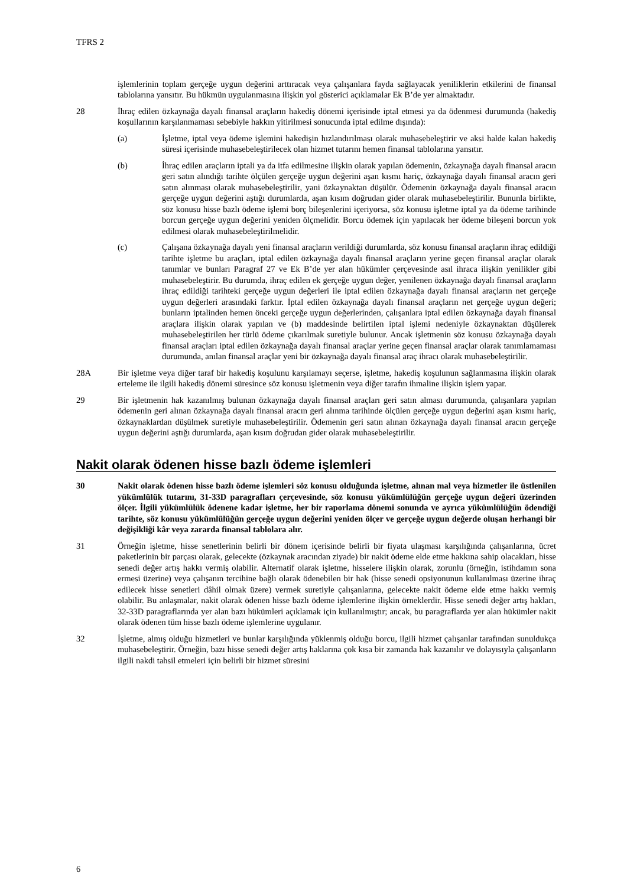TFRS 2
işlemlerinin toplam gerçeğe uygun değerini arttıracak veya çalışanlara fayda sağlayacak yeniliklerin etkilerini de finansal tablolarına yansıtır. Bu hükmün uygulanmasına ilişkin yol gösterici açıklamalar Ek B’de yer almaktadır.
28 İhraç edilen özkaynağa dayalı finansal araçların hakediş dönemi içerisinde iptal etmesi ya da ödenmesi durumunda (hakediş koşullarının karşılanmaması sebebiyle hakkın yitirilmesi sonucunda iptal edilme dışında):
(a) İşletme, iptal veya ödeme işlemini hakedişin hızlandırılması olarak muhasebeleştirir ve aksi halde kalan hakediş süresi içerisinde muhasebeleştirilecek olan hizmet tutarını hemen finansal tablolarına yansıtır.
(b) İhraç edilen araçların iptali ya da itfa edilmesine ilişkin olarak yapılan ödemenin, özkaynağa dayalı finansal aracın geri satın alındığı tarihte ölçülen gerçeğe uygun değerini aşan kısmı hariç, özkaynağa dayalı finansal aracın geri satın alınması olarak muhasebeleştirilir, yani özkaynaktan düşülür. Ödemenin özkaynağa dayalı finansal aracın gerçeğe uygun değerini aştığı durumlarda, aşan kısım doğrudan gider olarak muhasebeleştirilir. Bununla birlikte, söz konusu hisse bazlı ödeme işlemi borç bileşenlerini içeriyorsa, söz konusu işletme iptal ya da ödeme tarihinde borcun gerçeğe uygun değerini yeniden ölçmelidir. Borcu ödemek için yapılacak her ödeme bileşeni borcun yok edilmesi olarak muhasebeleştirilmelidir.
(c) Çalışana özkaynağa dayalı yeni finansal araçların verildiği durumlarda, söz konusu finansal araçların ihraç edildiği tarihte işletme bu araçları, iptal edilen özkaynağa dayalı finansal araçların yerine geçen finansal araçlar olarak tanımlar ve bunları Paragraf 27 ve Ek B’de yer alan hükümler çerçevesinde asıl ihraca ilişkin yenilikler gibi muhasebeleştirir. Bu durumda, ihraç edilen ek gerçeğe uygun değer, yenilenen özkaynağa dayalı finansal araçların ihraç edildiği tarihteki gerçeğe uygun değerleri ile iptal edilen özkaynağa dayalı finansal araçların net gerçeğe uygun değerleri arasındaki farktır. İptal edilen özkaynağa dayalı finansal araçların net gerçeğe uygun değeri; bunların iptalinden hemen önceki gerçeğe uygun değerlerinden, çalışanlara iptal edilen özkaynağa dayalı finansal araçlara ilişkin olarak yapılan ve (b) maddesinde belirtilen iptal işlemi nedeniyle özkaynaktan düşülerek muhasebeleştirilen her türlü ödeme çıkarılmak suretiyle bulunur. Ancak işletmenin söz konusu özkaynağa dayalı finansal araçları iptal edilen özkaynağa dayalı finansal araçlar yerine geçen finansal araçlar olarak tanımlamaması durumunda, anılan finansal araçlar yeni bir özkaynağa dayalı finansal araç ihracı olarak muhasebeleştirilir.
28A Bir işletme veya diğer taraf bir hakediş koşulunu karşılamayı seçerse, işletme, hakediş koşulunun sağlanmasına ilişkin olarak erteleme ile ilgili hakediş dönemi süresince söz konusu işletmenin veya diğer tarafın ihmaline ilişkin işlem yapar.
29 Bir işletmenin hak kazanılmış bulunan özkaynağa dayalı finansal araçları geri satın alması durumunda, çalışanlara yapılan ödemenin geri alınan özkaynağa dayalı finansal aracın geri alınma tarihinde ölçülen gerçeğe uygun değerini aşan kısmı hariç, özkaynaklardan düşülmek suretiyle muhasebeleştirilir. Ödemenin geri satın alınan özkaynağa dayalı finansal aracın gerçeğe uygun değerini aştığı durumlarda, aşan kısım doğrudan gider olarak muhasebeleştirilir.
Nakit olarak ödenen hisse bazlı ödeme işlemleri
30 Nakit olarak ödenen hisse bazlı ödeme işlemleri söz konusu olduğunda işletme, alınan mal veya hizmetler ile üstlenilen yükümlülük tutarını, 31-33D paragrafları çerçevesinde, söz konusu yükümlülüğün gerçeğe uygun değeri üzerinden ölçer. İlgili yükümlülük ödenene kadar işletme, her bir raporlama dönemi sonunda ve ayrıca yükümlülüğün ödendiği tarihte, söz konusu yükümlülüğün gerçeğe uygun değerini yeniden ölçer ve gerçeğe uygun değerde oluşan herhangi bir değişikliği kâr veya zararda finansal tablolara alır.
31 Örneğin işletme, hisse senetlerinin belirli bir dönem içerisinde belirli bir fiyata ulaşması karşılığında çalışanlarına, ücret paketlerinin bir parçası olarak, gelecekte (özkaynak aracından ziyade) bir nakit ödeme elde etme hakkına sahip olacakları, hisse senedi değer artış hakkı vermiş olabilir. Alternatif olarak işletme, hisselere ilişkin olarak, zorunlu (örneğin, istihdamın sona ermesi üzerine) veya çalışanın tercihine bağlı olarak ödenebilen bir hak (hisse senedi opsiyonunun kullanılması üzerine ihraç edilecek hisse senetleri dâhil olmak üzere) vermek suretiyle çalışanlarına, gelecekte nakit ödeme elde etme hakkı vermiş olabilir. Bu anlaşmalar, nakit olarak ödenen hisse bazlı ödeme işlemlerine ilişkin örneklerdir. Hisse senedi değer artış hakları, 32-33D paragraflarında yer alan bazı hükümleri açıklamak için kullanılmıştır; ancak, bu paragraflarda yer alan hükümler nakit olarak ödenen tüm hisse bazlı ödeme işlemlerine uygulanır.
32 İşletme, almış olduğu hizmetleri ve bunlar karşılığında yüklenmiş olduğu borcu, ilgili hizmet çalışanlar tarafından sunuldukça muhasebeleştirir. Örneğin, bazı hisse senedi değer artış haklarına çok kısa bir zamanda hak kazanılır ve dolayısıyla çalışanların ilgili nakdi tahsil etmeleri için belirli bir hizmet süresini
6